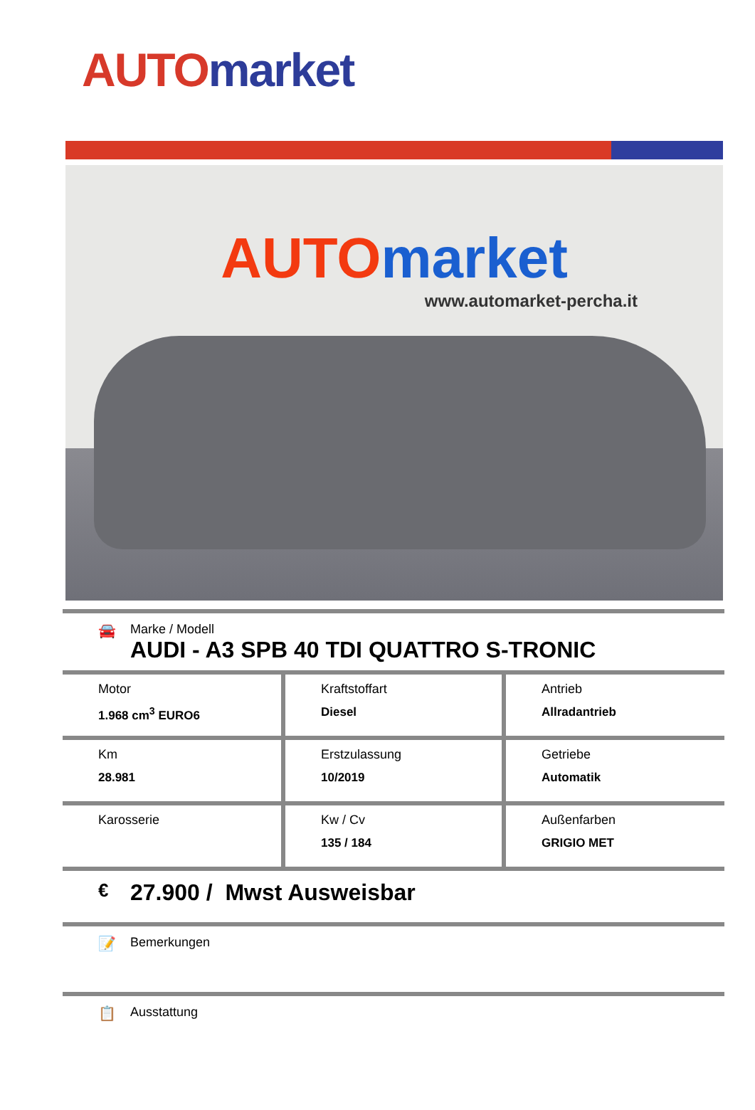AUTO market
AUTO market
www.automarket-percha.it
🚘 Marke / Modell
AUDI - A3 SPB 40 TDI QUATTRO S-TRONIC
| Motor 1.968 cm<sup>3</sup> EURO6 | Kraftstoffart Diesel | Antrieb Allradantrieb |
| Km 28.981 | Erstzulassung 10/2019 | Getriebe Automatik |
| Karosserie | Kw / Cv 135 / 184 | Außenfarben GRIGIO MET |
€
27.900 / Mwst Ausweisbar
📝 Bemerkungen
📋 Ausstattung